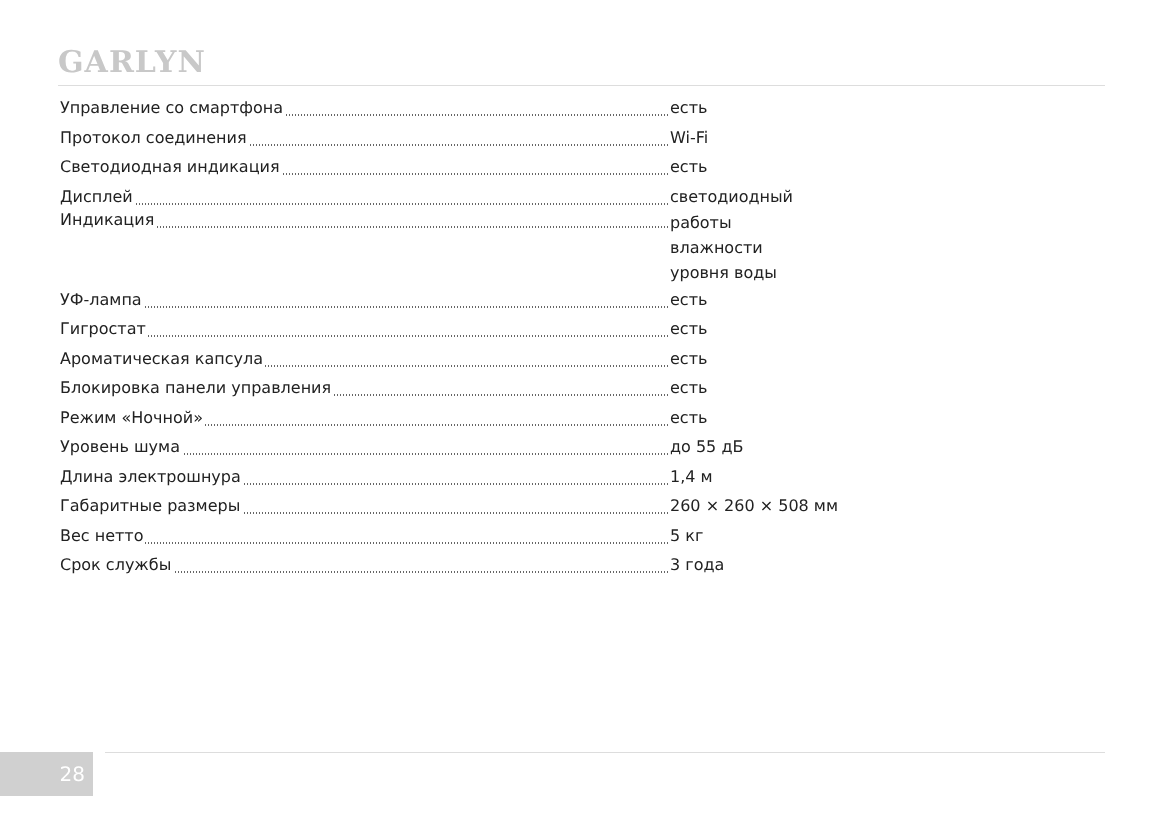GARLYN
| Управление со смартфона | есть |
| Протокол соединения | Wi-Fi |
| Светодиодная индикация | есть |
| Дисплей | светодиодный |
| Индикация | работы влажности уровня воды |
| УФ-лампа | есть |
| Гигростат | есть |
| Ароматическая капсула | есть |
| Блокировка панели управления | есть |
| Режим «Ночной» | есть |
| Уровень шума | до 55 дБ |
| Длина электрошнура | 1,4 м |
| Габаритные размеры | 260 × 260 × 508 мм |
| Вес нетто | 5 кг |
| Срок службы | 3 года |
28